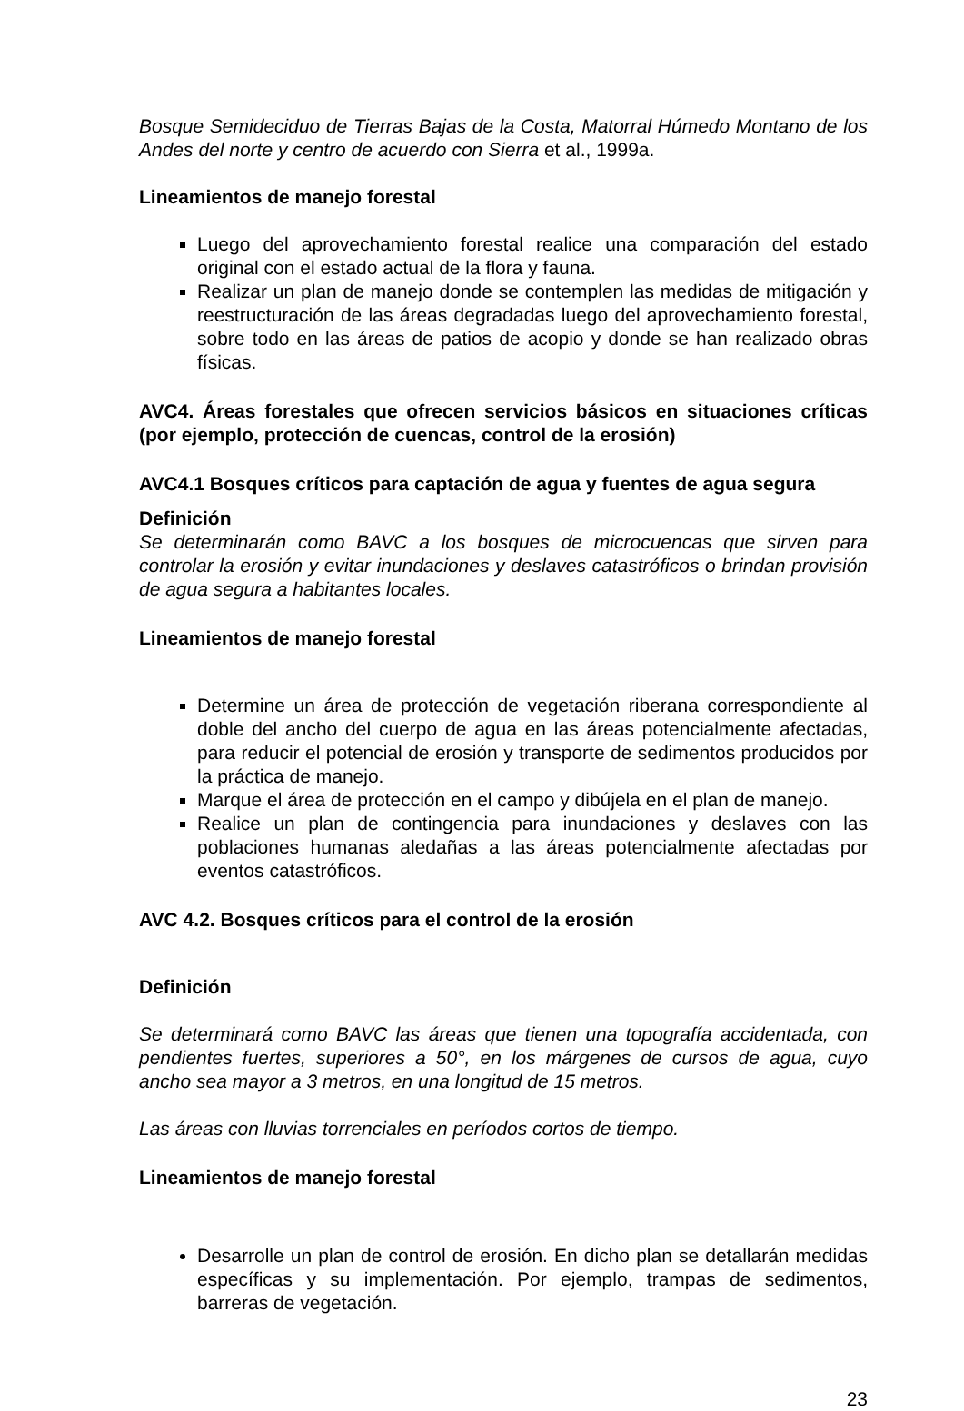Bosque Semideciduo de Tierras Bajas de la Costa, Matorral Húmedo Montano de los Andes del norte y centro de acuerdo con Sierra et al., 1999a.
Lineamientos de manejo forestal
Luego del aprovechamiento forestal realice una comparación del estado original con el estado actual de la flora y fauna.
Realizar un plan de manejo donde se contemplen las medidas de mitigación y reestructuración de las áreas degradadas luego del aprovechamiento forestal, sobre todo en las áreas de patios de acopio y donde se han realizado obras físicas.
AVC4. Áreas forestales que ofrecen servicios básicos en situaciones críticas (por ejemplo, protección de cuencas, control de la erosión)
AVC4.1 Bosques críticos para captación de agua y fuentes de agua segura
Definición
Se determinarán como BAVC a los bosques de microcuencas que sirven para controlar la erosión y evitar inundaciones y deslaves catastróficos o brindan provisión de agua segura a habitantes locales.
Lineamientos de manejo forestal
Determine un área de protección de vegetación riberana correspondiente al doble del ancho del cuerpo de agua en las áreas potencialmente afectadas, para reducir el potencial de erosión y transporte de sedimentos producidos por la práctica de manejo.
Marque el área de protección en el campo y dibújela en el plan de manejo.
Realice un plan de contingencia para inundaciones y deslaves con las poblaciones humanas aledañas a las áreas potencialmente afectadas por eventos catastróficos.
AVC 4.2. Bosques críticos para el control de la erosión
Definición
Se determinará como BAVC las áreas que tienen una topografía accidentada, con pendientes fuertes, superiores a 50°, en los márgenes de cursos de agua, cuyo ancho sea mayor a 3 metros, en una longitud de 15 metros.
Las áreas con lluvias torrenciales en períodos cortos de tiempo.
Lineamientos de manejo forestal
Desarrolle un plan de control de erosión. En dicho plan se detallarán medidas específicas y su implementación. Por ejemplo, trampas de sedimentos, barreras de vegetación.
23